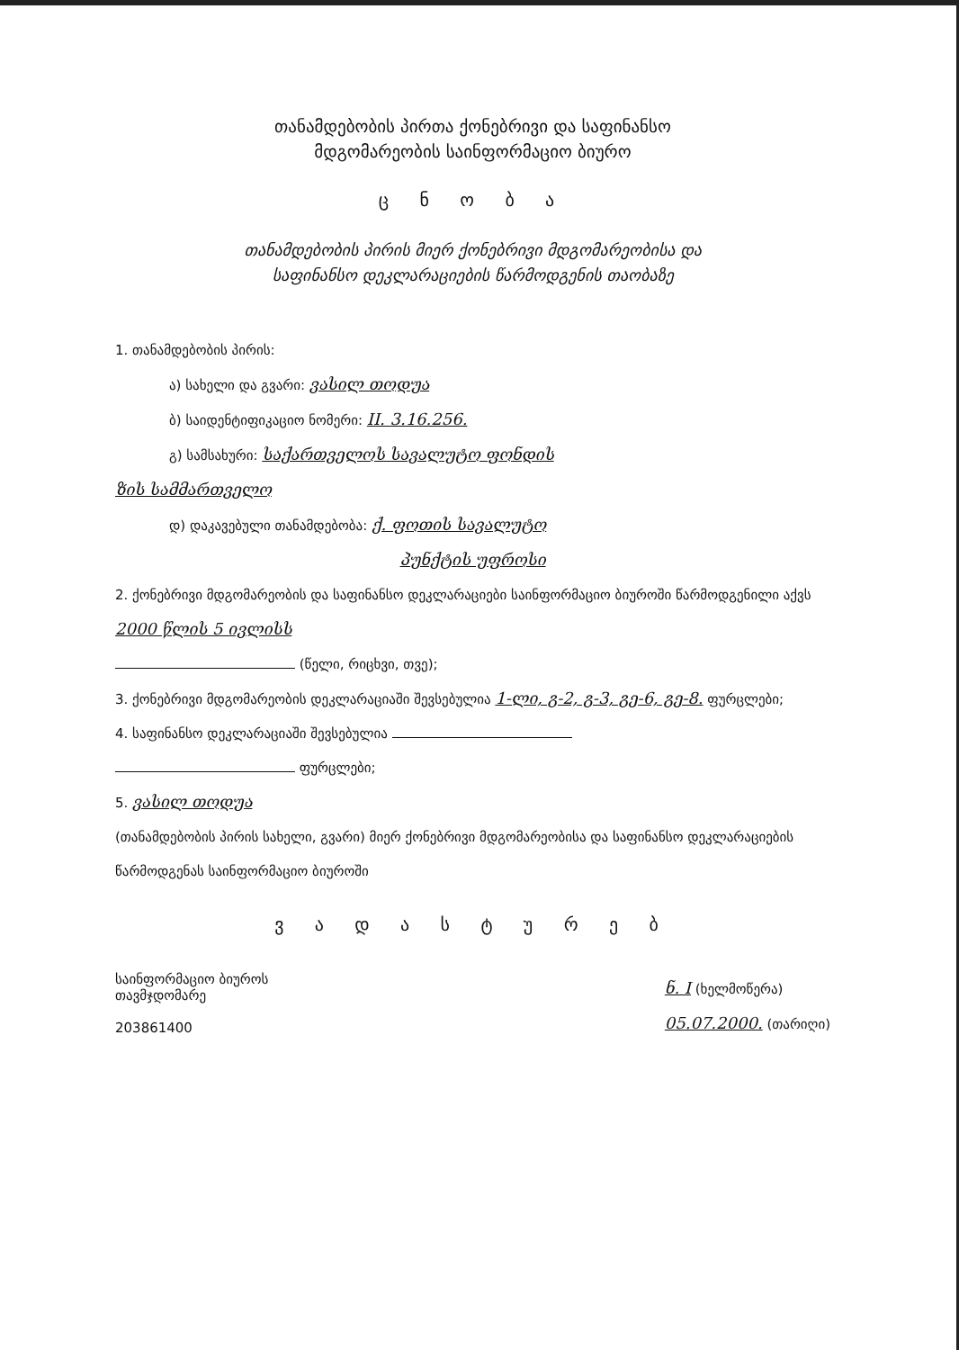თანამდებობის პირთა ქონებრივი და საფინანსო
მდგომარეობის საინფორმაციო ბიურო
ც ნ ო ბ ა
თანამდებობის პირის მიერ ქონებრივი მდგომარეობისა და
საფინანსო დეკლარაციების წარმოდგენის თაობაზე
1. თანამდებობის პირის:
ა) სახელი და გვარი: ვასილ თოდუა
ბ) საიდენტიფიკაციო ნომერი: II. 3.16.256.
გ) სამსახური: საქართველოს სავალუტო ფონდის
ზის სამმართველო
დ) დაკავებული თანამდებობა: ქ. ფოთის სავალუტო
პუნქტის უფროსი
2. ქონებრივი მდგომარეობის და საფინანსო დეკლარაციები საინფორმაციო ბიუროში წარმოდგენილი აქვს 2000 წლის 5 ივლისს
(წელი, რიცხვი, თვე);
3. ქონებრივი მდგომარეობის დეკლარაციაში შევსებულია 1-ლი, გ-2, გ-3, გე-6, გე-8. ფურცლები;
4. საფინანსო დეკლარაციაში შევსებულია
ფურცლები;
5. ვასილ თოდუა
(თანამდებობის პირის სახელი, გვარი) მიერ ქონებრივი მდგომარეობისა და საფინანსო დეკლარაციების წარმოდგენას საინფორმაციო ბიუროში
ვ ა დ ა ს ტ უ რ ე ბ
საინფორმაციო ბიუროს
თავმჯდომარე
203861400
ნ. I (ხელმოწერა)
05.07.2000. (თარიღი)